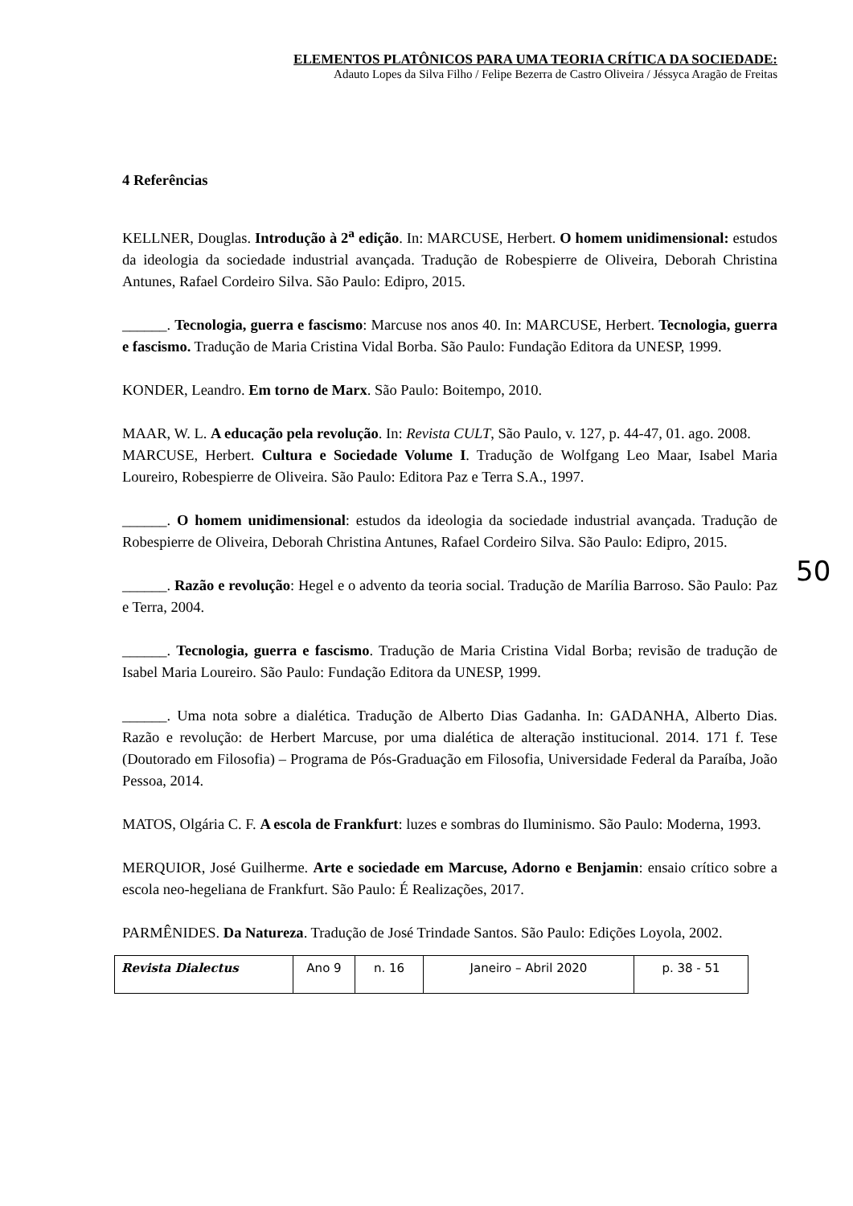ELEMENTOS PLATÔNICOS PARA UMA TEORIA CRÍTICA DA SOCIEDADE:
Adauto Lopes da Silva Filho / Felipe Bezerra de Castro Oliveira / Jéssyca Aragão de Freitas
4 Referências
KELLNER, Douglas. Introdução à 2<sup>a</sup> edição. In: MARCUSE, Herbert. O homem unidimensional: estudos da ideologia da sociedade industrial avançada. Tradução de Robespierre de Oliveira, Deborah Christina Antunes, Rafael Cordeiro Silva. São Paulo: Edipro, 2015.
______. Tecnologia, guerra e fascismo: Marcuse nos anos 40. In: MARCUSE, Herbert. Tecnologia, guerra e fascismo. Tradução de Maria Cristina Vidal Borba. São Paulo: Fundação Editora da UNESP, 1999.
KONDER, Leandro. Em torno de Marx. São Paulo: Boitempo, 2010.
MAAR, W. L. A educação pela revolução. In: Revista CULT, São Paulo, v. 127, p. 44-47, 01. ago. 2008.
MARCUSE, Herbert. Cultura e Sociedade Volume I. Tradução de Wolfgang Leo Maar, Isabel Maria Loureiro, Robespierre de Oliveira. São Paulo: Editora Paz e Terra S.A., 1997.
______. O homem unidimensional: estudos da ideologia da sociedade industrial avançada. Tradução de Robespierre de Oliveira, Deborah Christina Antunes, Rafael Cordeiro Silva. São Paulo: Edipro, 2015.
______. Razão e revolução: Hegel e o advento da teoria social. Tradução de Marília Barroso. São Paulo: Paz e Terra, 2004.
______. Tecnologia, guerra e fascismo. Tradução de Maria Cristina Vidal Borba; revisão de tradução de Isabel Maria Loureiro. São Paulo: Fundação Editora da UNESP, 1999.
______. Uma nota sobre a dialética. Tradução de Alberto Dias Gadanha. In: GADANHA, Alberto Dias. Razão e revolução: de Herbert Marcuse, por uma dialética de alteração institucional. 2014. 171 f. Tese (Doutorado em Filosofia) – Programa de Pós-Graduação em Filosofia, Universidade Federal da Paraíba, João Pessoa, 2014.
MATOS, Olgária C. F. A escola de Frankfurt: luzes e sombras do Iluminismo. São Paulo: Moderna, 1993.
MERQUIOR, José Guilherme. Arte e sociedade em Marcuse, Adorno e Benjamin: ensaio crítico sobre a escola neo-hegeliana de Frankfurt. São Paulo: É Realizações, 2017.
PARMÊNIDES. Da Natureza. Tradução de José Trindade Santos. São Paulo: Edições Loyola, 2002.
50
| Revista Dialectus | Ano 9 | n. 16 | Janeiro – Abril 2020 | p. 38 - 51 |